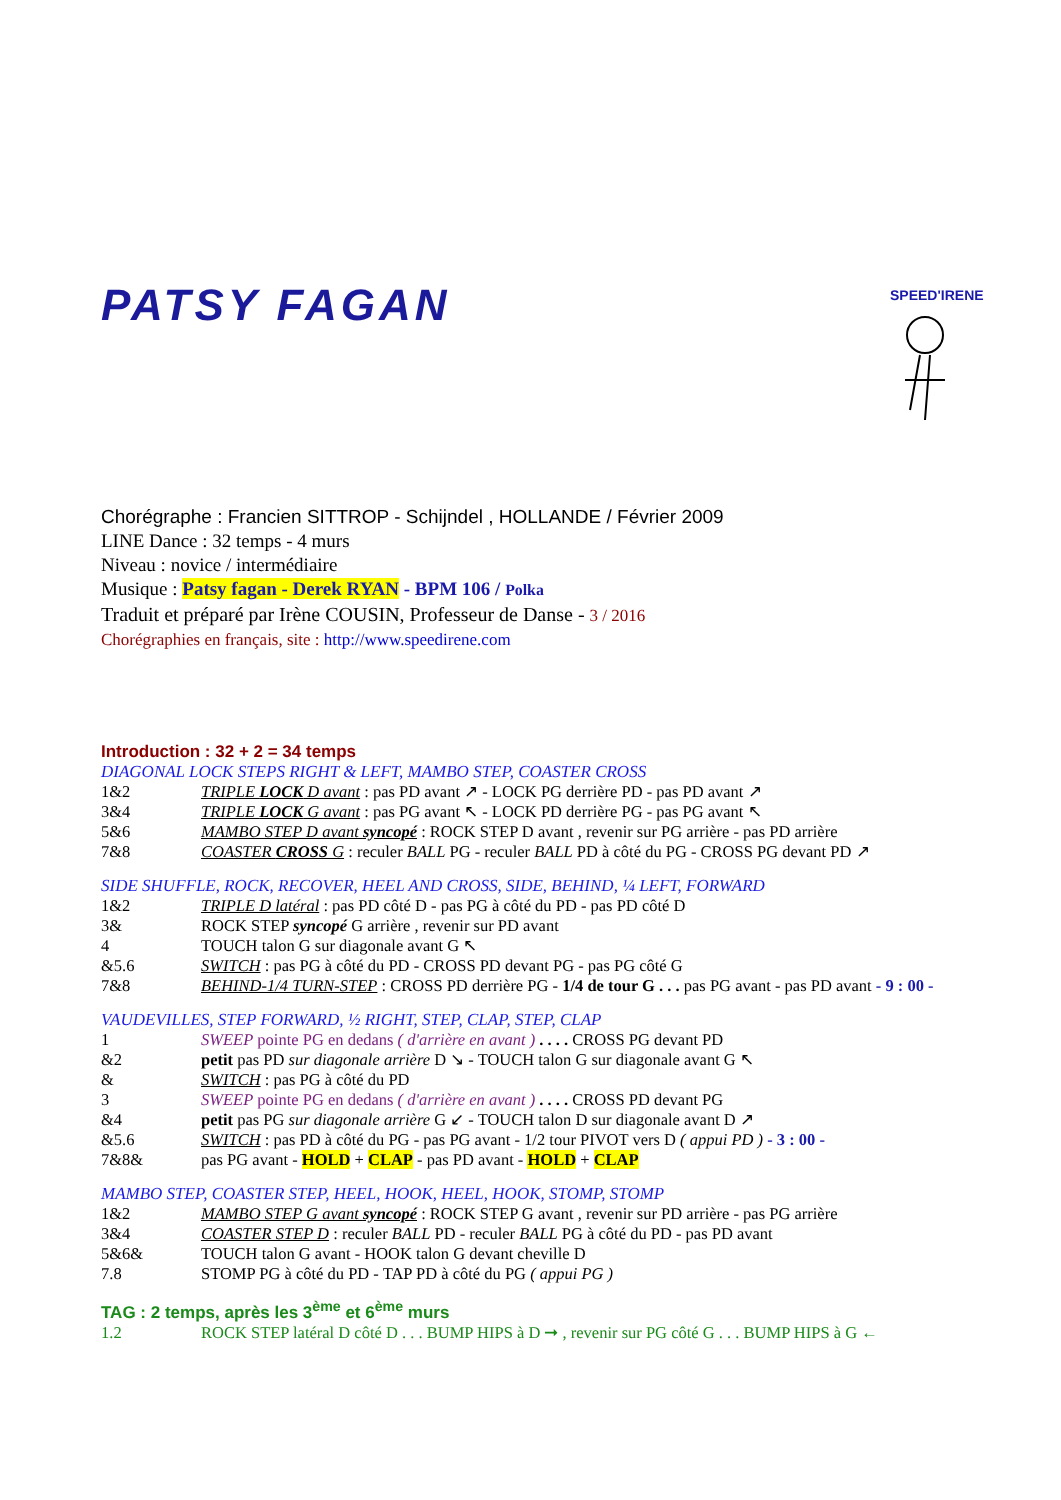PATSY FAGAN
SPEED'IRENE
Chorégraphe : Francien SITTROP - Schijndel , HOLLANDE / Février 2009
LINE Dance : 32 temps - 4 murs
Niveau : novice / intermédiaire
Musique : Patsy fagan - Derek RYAN - BPM 106 / Polka
Traduit et préparé par Irène COUSIN, Professeur de Danse - 3 / 2016
Chorégraphies en français, site : http://www.speedirene.com
Introduction : 32 + 2 = 34 temps
DIAGONAL LOCK STEPS RIGHT & LEFT, MAMBO STEP, COASTER CROSS
| 1&2 | TRIPLE LOCK D avant : pas PD avant ↗ - LOCK PG derrière PD - pas PD avant ↗ |
| 3&4 | TRIPLE LOCK G avant : pas PG avant ↖ - LOCK PD derrière PG - pas PG avant ↖ |
| 5&6 | MAMBO STEP D avant syncopé : ROCK STEP D avant , revenir sur PG arrière - pas PD arrière |
| 7&8 | COASTER CROSS G : reculer BALL PG - reculer BALL PD à côté du PG - CROSS PG devant PD ↗ |
SIDE SHUFFLE, ROCK, RECOVER, HEEL AND CROSS, SIDE, BEHIND, ¼ LEFT, FORWARD
| 1&2 | TRIPLE D latéral : pas PD côté D - pas PG à côté du PD - pas PD côté D |
| 3& | ROCK STEP syncopé G arrière , revenir sur PD avant |
| 4 | TOUCH talon G sur diagonale avant G ↖ |
| &5.6 | SWITCH : pas PG à côté du PD - CROSS PD devant PG - pas PG côté G |
| 7&8 | BEHIND-1/4 TURN-STEP : CROSS PD derrière PG - 1/4 de tour G . . . pas PG avant - pas PD avant - 9 : 00 - |
VAUDEVILLES, STEP FORWARD, ½ RIGHT, STEP, CLAP, STEP, CLAP
| 1 | SWEEP pointe PG en dedans ( d'arrière en avant ) . . . . CROSS PG devant PD |
| &2 | petit pas PD sur diagonale arrière D ↘ - TOUCH talon G sur diagonale avant G ↖ |
| & | SWITCH : pas PG à côté du PD |
| 3 | SWEEP pointe PG en dedans ( d'arrière en avant ) . . . . CROSS PD devant PG |
| &4 | petit pas PG sur diagonale arrière G ↙ - TOUCH talon D sur diagonale avant D ↗ |
| &5.6 | SWITCH : pas PD à côté du PG - pas PG avant - 1/2 tour PIVOT vers D ( appui PD ) - 3 : 00 - |
| 7&8& | pas PG avant - HOLD + CLAP - pas PD avant - HOLD + CLAP |
MAMBO STEP, COASTER STEP, HEEL, HOOK, HEEL, HOOK, STOMP, STOMP
| 1&2 | MAMBO STEP G avant syncopé : ROCK STEP G avant , revenir sur PD arrière - pas PG arrière |
| 3&4 | COASTER STEP D : reculer BALL PD - reculer BALL PG à côté du PD - pas PD avant |
| 5&6& | TOUCH talon G avant - HOOK talon G devant cheville D |
| 7.8 | STOMP PG à côté du PD - TAP PD à côté du PG ( appui PG ) |
TAG : 2 temps, après les 3<sup>ème</sup> et 6<sup>ème</sup> murs
| 1.2 | ROCK STEP latéral D côté D . . . BUMP HIPS à D ➞ , revenir sur PG côté G . . . BUMP HIPS à G ← |